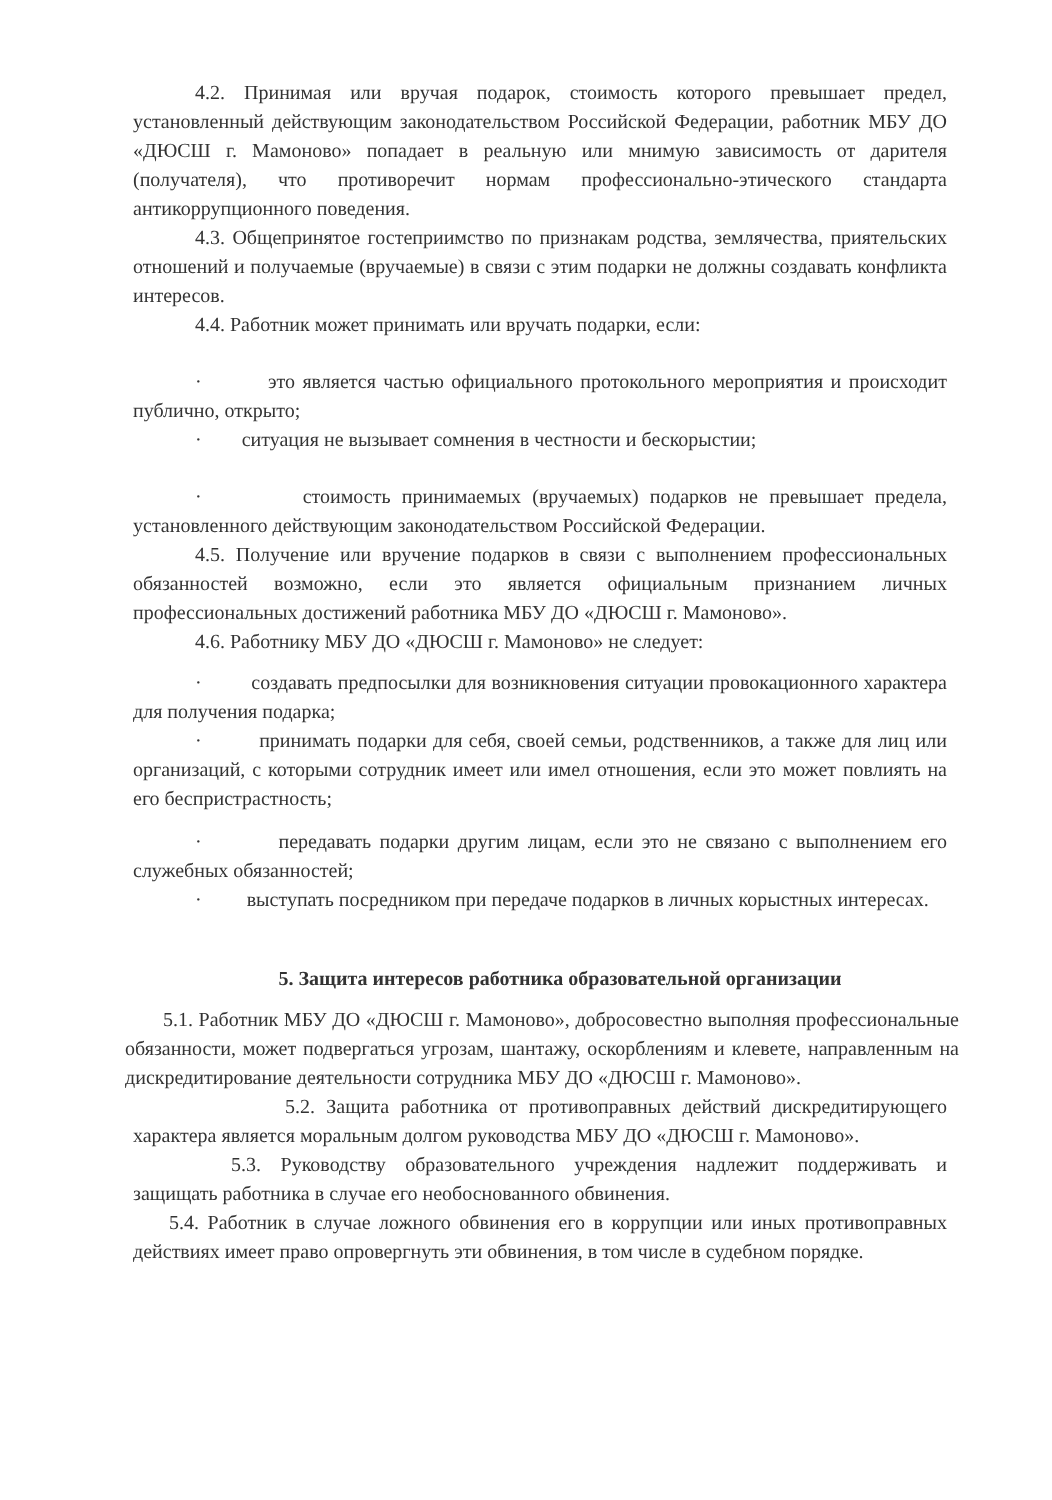4.2. Принимая или вручая подарок, стоимость которого превышает предел, установленный действующим законодательством Российской Федерации, работник МБУ ДО «ДЮСШ г. Мамоново» попадает в реальную или мнимую зависимость от дарителя (получателя), что противоречит нормам профессионально-этического стандарта антикоррупционного поведения.
4.3. Общепринятое гостеприимство по признакам родства, землячества, приятельских отношений и получаемые (вручаемые) в связи с этим подарки не должны создавать конфликта интересов.
4.4. Работник может принимать или вручать подарки, если:
· это является частью официального протокольного мероприятия и происходит публично, открыто;
· ситуация не вызывает сомнения в честности и бескорыстии;
· стоимость принимаемых (вручаемых) подарков не превышает предела, установленного действующим законодательством Российской Федерации.
4.5. Получение или вручение подарков в связи с выполнением профессиональных обязанностей возможно, если это является официальным признанием личных профессиональных достижений работника МБУ ДО «ДЮСШ г. Мамоново».
4.6. Работнику МБУ ДО «ДЮСШ г. Мамоново» не следует:
· создавать предпосылки для возникновения ситуации провокационного характера для получения подарка;
· принимать подарки для себя, своей семьи, родственников, а также для лиц или организаций, с которыми сотрудник имеет или имел отношения, если это может повлиять на его беспристрастность;
· передавать подарки другим лицам, если это не связано с выполнением его служебных обязанностей;
· выступать посредником при передаче подарков в личных корыстных интересах.
5. Защита интересов работника образовательной организации
5.1. Работник МБУ ДО «ДЮСШ г. Мамоново», добросовестно выполняя профессиональные обязанности, может подвергаться угрозам, шантажу, оскорблениям и клевете, направленным на дискредитирование деятельности сотрудника МБУ ДО «ДЮСШ г. Мамоново».
5.2. Защита работника от противоправных действий дискредитирующего характера является моральным долгом руководства МБУ ДО «ДЮСШ г. Мамоново».
5.3. Руководству образовательного учреждения надлежит поддерживать и защищать работника в случае его необоснованного обвинения.
5.4. Работник в случае ложного обвинения его в коррупции или иных противоправных действиях имеет право опровергнуть эти обвинения, в том числе в судебном порядке.